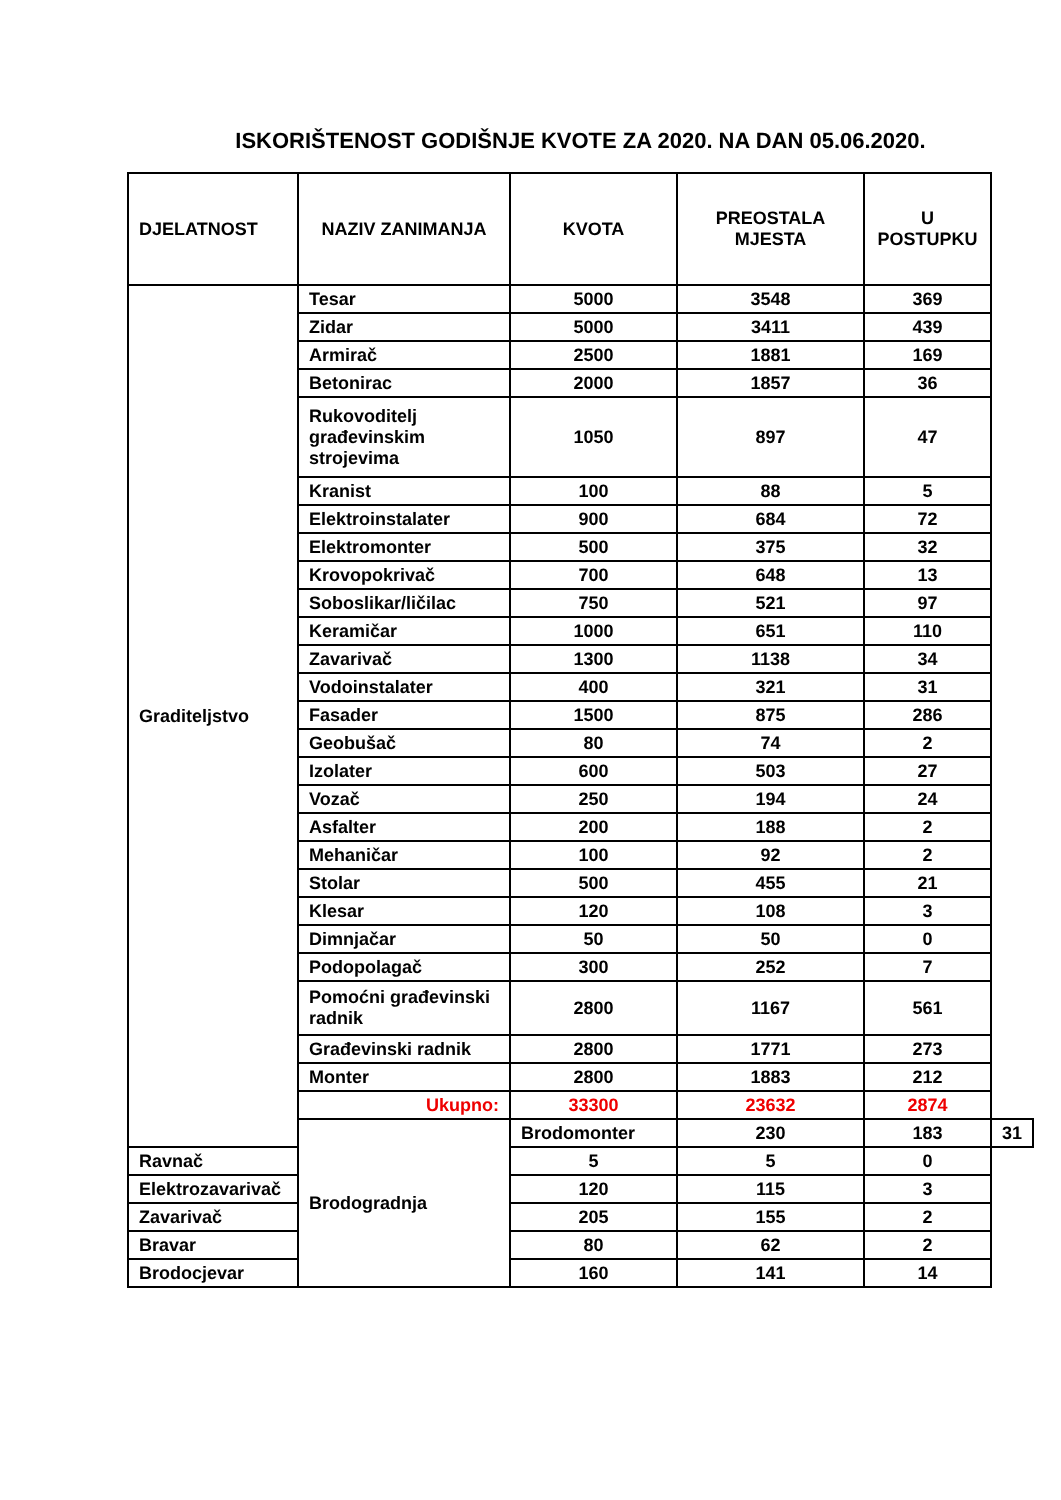ISKORIŠTENOST GODIŠNJE KVOTE ZA 2020. NA DAN 05.06.2020.
| DJELATNOST | NAZIV ZANIMANJA | KVOTA | PREOSTALA MJESTA | U POSTUPKU | |
| --- | --- | --- | --- | --- | --- |
| Graditeljstvo | Tesar | 5000 | 3548 | 369 | |
| | Zidar | 5000 | 3411 | 439 | |
| | Armirač | 2500 | 1881 | 169 | |
| | Betonirac | 2000 | 1857 | 36 | |
| | Rukovoditelj građevinskim strojevima | 1050 | 897 | 47 | |
| | Kranist | 100 | 88 | 5 | |
| | Elektroinstalater | 900 | 684 | 72 | |
| | Elektromonter | 500 | 375 | 32 | |
| | Krovopokrivač | 700 | 648 | 13 | |
| | Soboslikar/ličilac | 750 | 521 | 97 | |
| | Keramičar | 1000 | 651 | 110 | |
| | Zavarivač | 1300 | 1138 | 34 | |
| | Vodoinstalater | 400 | 321 | 31 | |
| | Fasader | 1500 | 875 | 286 | |
| | Geobušač | 80 | 74 | 2 | |
| | Izolater | 600 | 503 | 27 | |
| | Vozač | 250 | 194 | 24 | |
| | Asfalter | 200 | 188 | 2 | |
| | Mehaničar | 100 | 92 | 2 | |
| | Stolar | 500 | 455 | 21 | |
| | Klesar | 120 | 108 | 3 | |
| | Dimnjačar | 50 | 50 | 0 | |
| | Podopolagač | 300 | 252 | 7 | |
| | Pomoćni građevinski radnik | 2800 | 1167 | 561 | |
| | Građevinski radnik | 2800 | 1771 | 273 | |
| | Monter | 2800 | 1883 | 212 | |
| | Ukupno: | 33300 | 23632 | 2874 | |
| | Brodogradnja | Brodomonter | 230 | 183 | 31 |
| Ravnač | | 5 | 5 | 0 | |
| Elektrozavarivač | | 120 | 115 | 3 | |
| Zavarivač | | 205 | 155 | 2 | |
| Bravar | | 80 | 62 | 2 | |
| Brodocjevar | | 160 | 141 | 14 | |